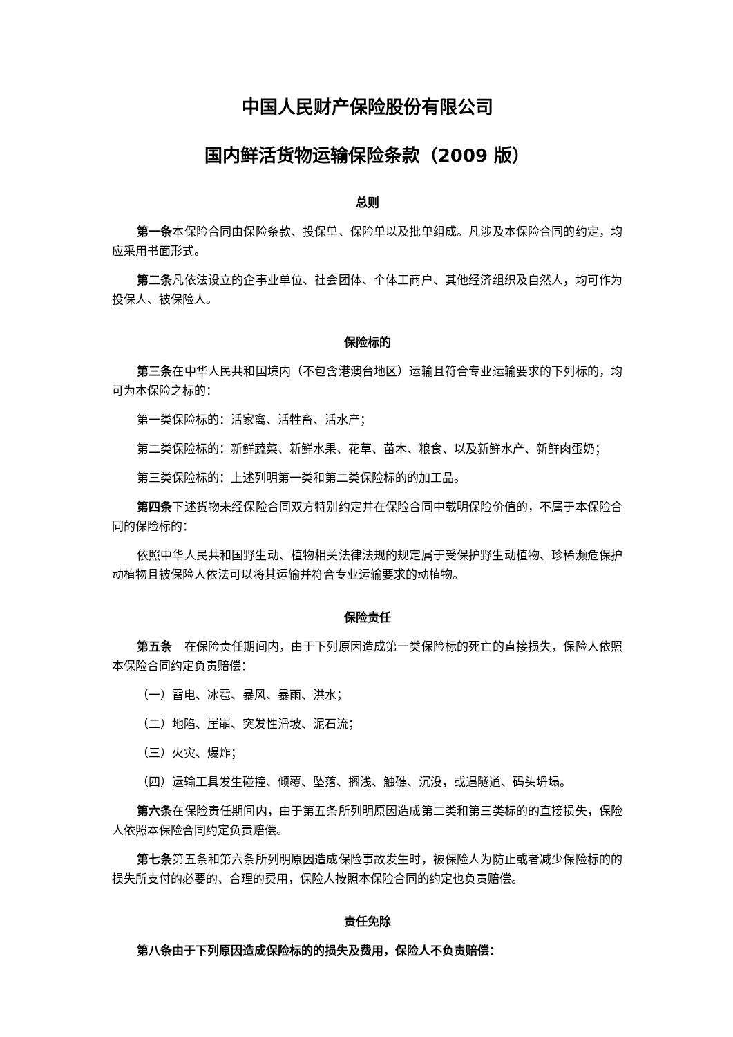中国人民财产保险股份有限公司
国内鲜活货物运输保险条款（2009 版）
总则
第一条本保险合同由保险条款、投保单、保险单以及批单组成。凡涉及本保险合同的约定，均应采用书面形式。
第二条凡依法设立的企事业单位、社会团体、个体工商户、其他经济组织及自然人，均可作为投保人、被保险人。
保险标的
第三条在中华人民共和国境内（不包含港澳台地区）运输且符合专业运输要求的下列标的，均可为本保险之标的：
第一类保险标的：活家禽、活牲畜、活水产；
第二类保险标的：新鲜蔬菜、新鲜水果、花草、苗木、粮食、以及新鲜水产、新鲜肉蛋奶；
第三类保险标的：上述列明第一类和第二类保险标的的加工品。
第四条下述货物未经保险合同双方特别约定并在保险合同中载明保险价值的，不属于本保险合同的保险标的：
依照中华人民共和国野生动、植物相关法律法规的规定属于受保护野生动植物、珍稀濒危保护动植物且被保险人依法可以将其运输并符合专业运输要求的动植物。
保险责任
第五条　在保险责任期间内，由于下列原因造成第一类保险标的死亡的直接损失，保险人依照本保险合同约定负责赔偿：
（一）雷电、冰雹、暴风、暴雨、洪水；
（二）地陷、崖崩、突发性滑坡、泥石流；
（三）火灾、爆炸；
（四）运输工具发生碰撞、倾覆、坠落、搁浅、触礁、沉没，或遇隧道、码头坍塌。
第六条在保险责任期间内，由于第五条所列明原因造成第二类和第三类标的的直接损失，保险人依照本保险合同约定负责赔偿。
第七条第五条和第六条所列明原因造成保险事故发生时，被保险人为防止或者减少保险标的的损失所支付的必要的、合理的费用，保险人按照本保险合同的约定也负责赔偿。
责任免除
第八条由于下列原因造成保险标的的损失及费用，保险人不负责赔偿：